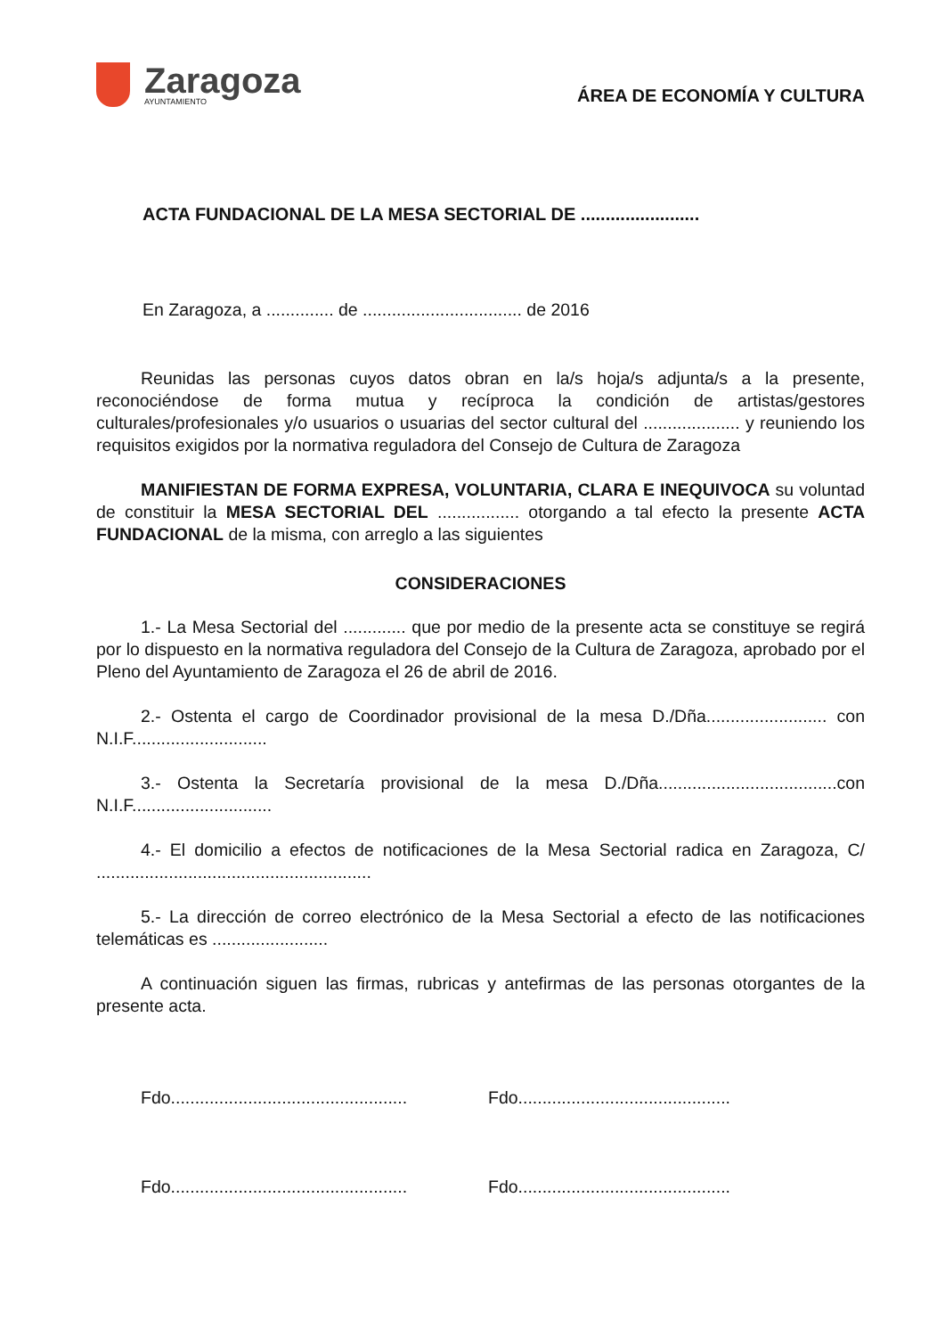Zaragoza
AYUNTAMIENTO
ÁREA DE ECONOMÍA Y CULTURA
ACTA FUNDACIONAL DE LA MESA SECTORIAL DE ........................
En Zaragoza, a .............. de ................................. de 2016
Reunidas las personas cuyos datos obran en la/s hoja/s adjunta/s a la presente, reconociéndose de forma mutua y recíproca la condición de artistas/gestores culturales/profesionales y/o usuarios o usuarias del sector cultural del .................... y reuniendo los requisitos exigidos por la normativa reguladora del Consejo de Cultura de Zaragoza
MANIFIESTAN DE FORMA EXPRESA, VOLUNTARIA, CLARA E INEQUIVOCA su voluntad de constituir la MESA SECTORIAL DEL ................. otorgando a tal efecto la presente ACTA FUNDACIONAL de la misma, con arreglo a las siguientes
CONSIDERACIONES
1.- La Mesa Sectorial del ............. que por medio de la presente acta se constituye se regirá por lo dispuesto en la normativa reguladora del Consejo de la Cultura de Zaragoza, aprobado por el Pleno del Ayuntamiento de Zaragoza el 26 de abril de 2016.
2.- Ostenta el cargo de Coordinador provisional de la mesa D./Dña......................... con N.I.F............................
3.- Ostenta la Secretaría provisional de la mesa D./Dña.....................................con N.I.F.............................
4.- El domicilio a efectos de notificaciones de la Mesa Sectorial radica en Zaragoza, C/ .........................................................
5.- La dirección de correo electrónico de la Mesa Sectorial a efecto de las notificaciones telemáticas es ........................
A continuación siguen las firmas, rubricas y antefirmas de las personas otorgantes de la presente acta.
Fdo.................................................
Fdo............................................
Fdo.................................................
Fdo............................................